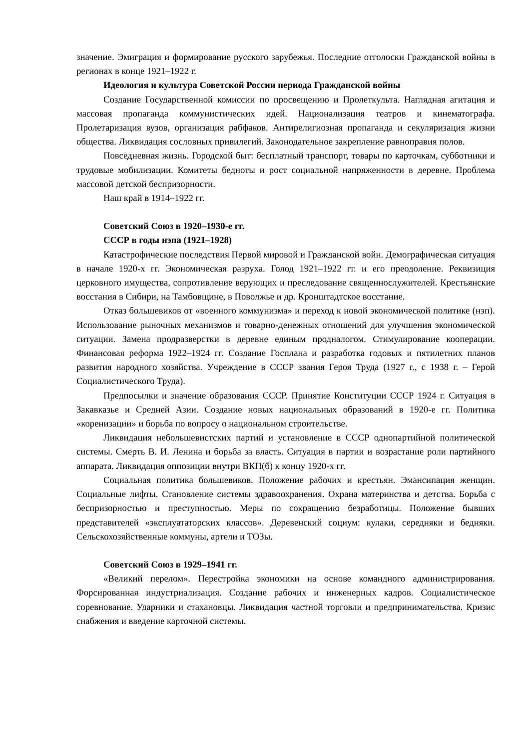значение. Эмиграция и формирование русского зарубежья. Последние отголоски Гражданской войны в регионах в конце 1921–1922 г.
Идеология и культура Советской России периода Гражданской войны
Создание Государственной комиссии по просвещению и Пролеткульта. Наглядная агитация и массовая пропаганда коммунистических идей. Национализация театров и кинематографа. Пролетаризация вузов, организация рабфаков. Антирелигиозная пропаганда и секуляризация жизни общества. Ликвидация сословных привилегий. Законодательное закрепление равноправия полов.
Повседневная жизнь. Городской быт: бесплатный транспорт, товары по карточкам, субботники и трудовые мобилизации. Комитеты бедноты и рост социальной напряженности в деревне. Проблема массовой детской беспризорности.
Наш край в 1914–1922 гг.
Советский Союз в 1920–1930-е гг.
СССР в годы нэпа (1921–1928)
Катастрофические последствия Первой мировой и Гражданской войн. Демографическая ситуация в начале 1920-х гг. Экономическая разруха. Голод 1921–1922 гг. и его преодоление. Реквизиция церковного имущества, сопротивление верующих и преследование священнослужителей. Крестьянские восстания в Сибири, на Тамбовщине, в Поволжье и др. Кронштадтское восстание.
Отказ большевиков от «военного коммунизма» и переход к новой экономической политике (нэп). Использование рыночных механизмов и товарно-денежных отношений для улучшения экономической ситуации. Замена продразверстки в деревне единым продналогом. Стимулирование кооперации. Финансовая реформа 1922–1924 гг. Создание Госплана и разработка годовых и пятилетних планов развития народного хозяйства. Учреждение в СССР звания Героя Труда (1927 г., с 1938 г. – Герой Социалистического Труда).
Предпосылки и значение образования СССР. Принятие Конституции СССР 1924 г. Ситуация в Закавказье и Средней Азии. Создание новых национальных образований в 1920-е гг. Политика «коренизации» и борьба по вопросу о национальном строительстве.
Ликвидация небольшевистских партий и установление в СССР однопартийной политической системы. Смерть В. И. Ленина и борьба за власть. Ситуация в партии и возрастание роли партийного аппарата. Ликвидация оппозиции внутри ВКП(б) к концу 1920-х гг.
Социальная политика большевиков. Положение рабочих и крестьян. Эмансипация женщин. Социальные лифты. Становление системы здравоохранения. Охрана материнства и детства. Борьба с беспризорностью и преступностью. Меры по сокращению безработицы. Положение бывших представителей «эксплуататорских классов». Деревенский социум: кулаки, середняки и бедняки. Сельскохозяйственные коммуны, артели и ТОЗы.
Советский Союз в 1929–1941 гг.
«Великий перелом». Перестройка экономики на основе командного администрирования. Форсированная индустриализация. Создание рабочих и инженерных кадров. Социалистическое соревнование. Ударники и стахановцы. Ликвидация частной торговли и предпринимательства. Кризис снабжения и введение карточной системы.